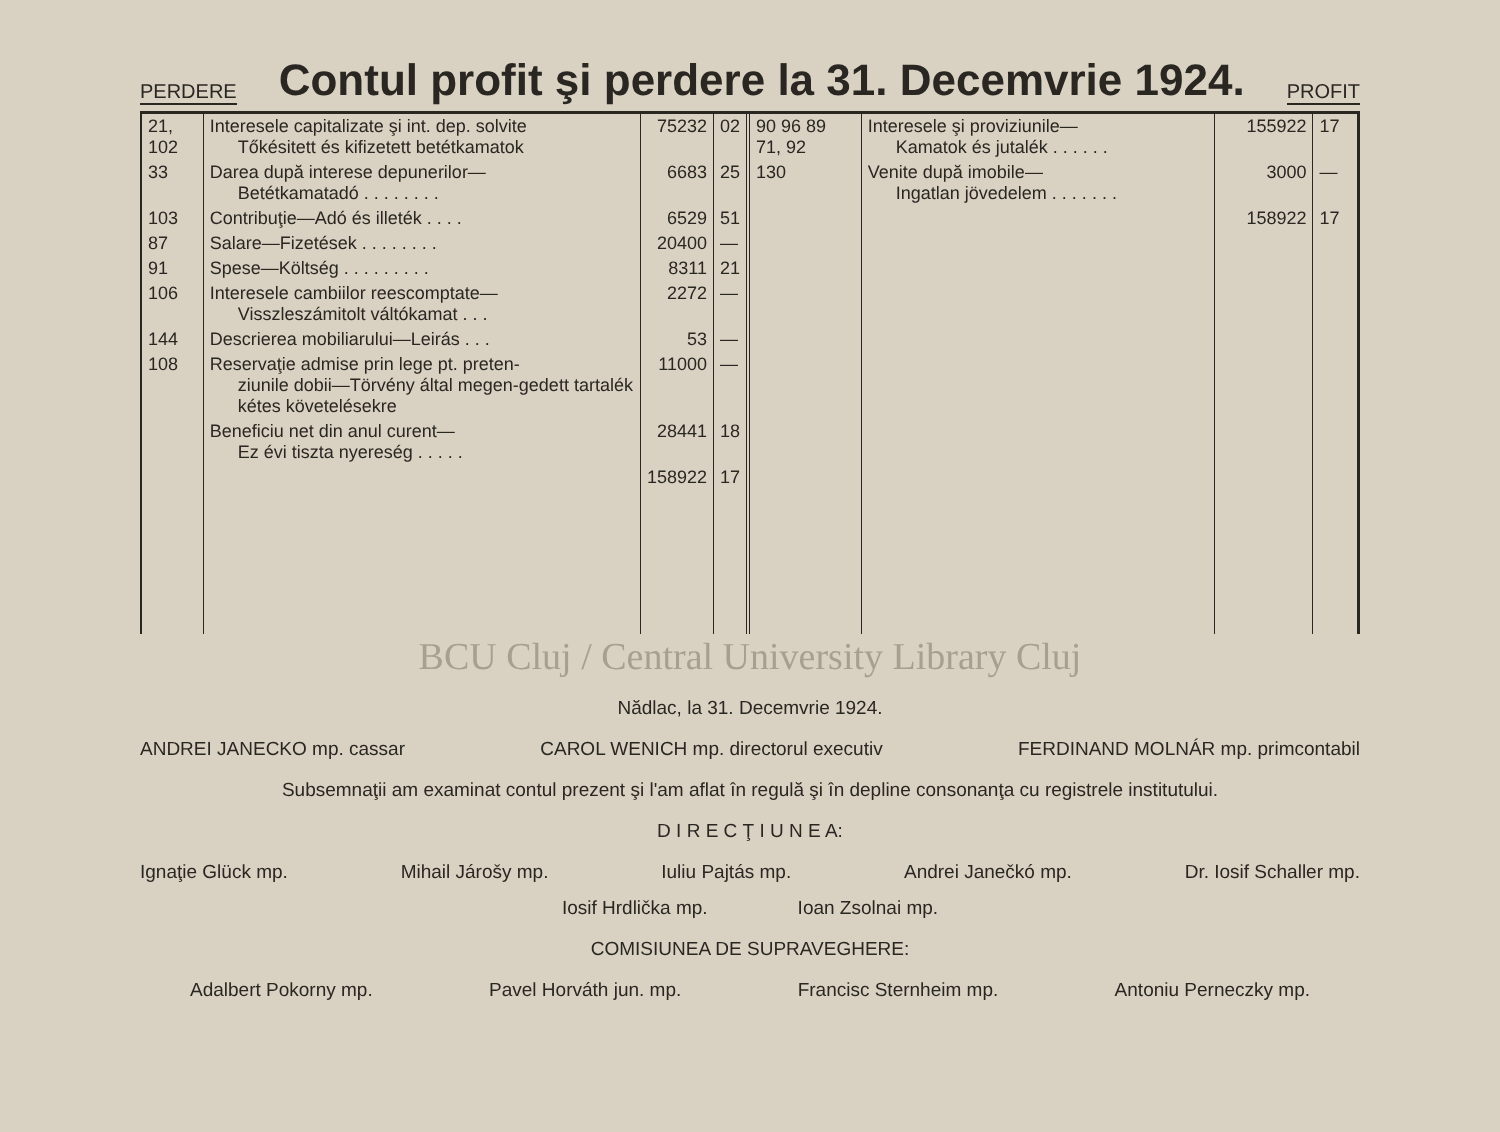PERDERE
Contul profit şi perdere la 31. Decemvrie 1924.
PROFIT
| 21, 102 | Interesele capitalizate şi int. dep. solvite Tőkésitett és kifizetett betétkamatok | 75232 | 02 |
| 33 | Darea după interese depunerilor— Betétkamatadó . . . . . . . . | 6683 | 25 |
| 103 | Contribuţie—Adó és illeték . . . . | 6529 | 51 |
| 87 | Salare—Fizetések . . . . . . . . | 20400 | — |
| 91 | Spese—Költség . . . . . . . . . | 8311 | 21 |
| 106 | Interesele cambiilor reescomptate— Visszleszámitolt váltókamat . . . | 2272 | — |
| 144 | Descrierea mobiliarului—Leirás . . . | 53 | — |
| 108 | Reservaţie admise prin lege pt. preten- ziunile dobii—Törvény által megen-gedett tartalék kétes követelésekre | 11000 | — |
| | Beneficiu net din anul curent— Ez évi tiszta nyereség . . . . . | 28441 | 18 |
| | | 158922 | 17 |
| 90 96 89 71, 92 | Interesele şi proviziunile— Kamatok és jutalék . . . . . . | 155922 | 17 |
| 130 | Venite după imobile— Ingatlan jövedelem . . . . . . . | 3000 | — |
| | | 158922 | 17 |
BCU Cluj / Central University Library Cluj
Nădlac, la 31. Decemvrie 1924.
ANDREI JANECKO mp. cassar CAROL WENICH mp. directorul executiv FERDINAND MOLNÁR mp. primcontabil
Subsemnaţii am examinat contul prezent şi l'am aflat în regulă şi în depline consonanţa cu registrele institutului.
D I R E C Ţ I U N E A:
Ignaţie Glück mp. Mihail Járošy mp. Iuliu Pajtás mp. Andrei Janečkó mp. Dr. Iosif Schaller mp.
Iosif Hrdlička mp. Ioan Zsolnai mp.
COMISIUNEA DE SUPRAVEGHERE:
Adalbert Pokorny mp. Pavel Horváth jun. mp. Francisc Sternheim mp. Antoniu Perneczky mp.